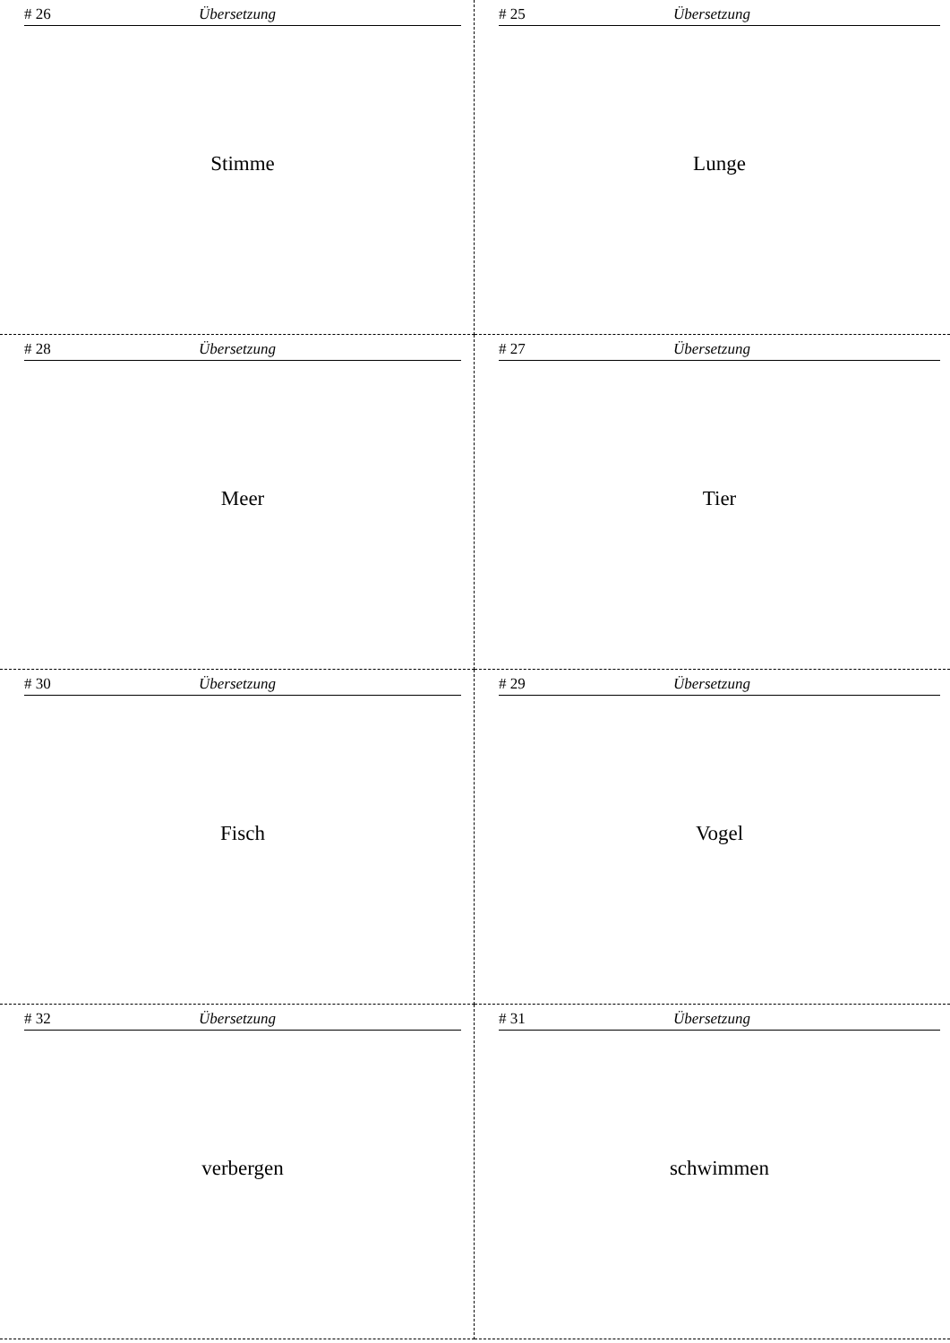# 26 Übersetzung
Stimme
# 25 Übersetzung
Lunge
# 28 Übersetzung
Meer
# 27 Übersetzung
Tier
# 30 Übersetzung
Fisch
# 29 Übersetzung
Vogel
# 32 Übersetzung
verbergen
# 31 Übersetzung
schwimmen